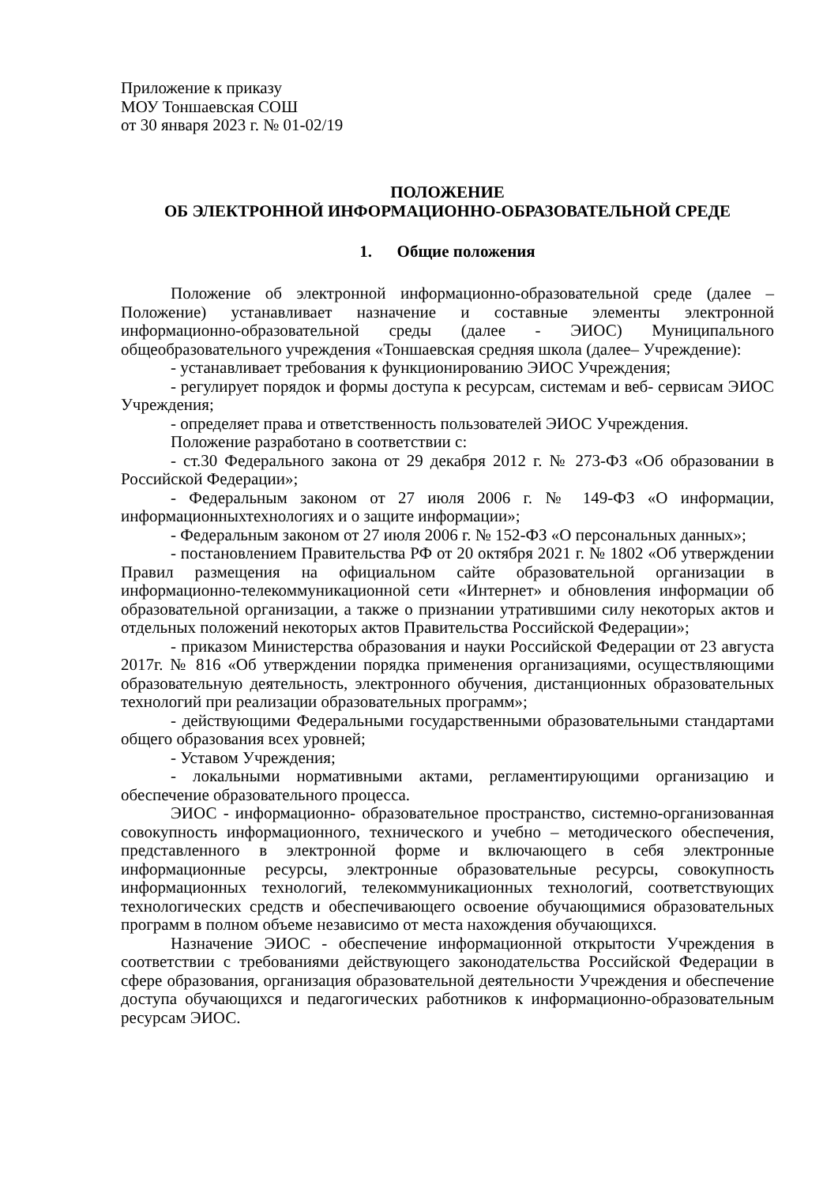Приложение к приказу
МОУ Тоншаевская СОШ
от 30 января 2023 г. № 01-02/19
ПОЛОЖЕНИЕ
ОБ ЭЛЕКТРОННОЙ ИНФОРМАЦИОННО-ОБРАЗОВАТЕЛЬНОЙ СРЕДЕ
1. Общие положения
Положение об электронной информационно-образовательной среде (далее – Положение) устанавливает назначение и составные элементы электронной информационно-образовательной среды (далее - ЭИОС) Муниципального общеобразовательного учреждения «Тоншаевская средняя школа (далее– Учреждение):
- устанавливает требования к функционированию ЭИОС Учреждения;
- регулирует порядок и формы доступа к ресурсам, системам и веб- сервисам ЭИОС Учреждения;
- определяет права и ответственность пользователей ЭИОС Учреждения.
Положение разработано в соответствии с:
- ст.30 Федерального закона от 29 декабря 2012 г. № 273-ФЗ «Об образовании в Российской Федерации»;
- Федеральным законом от 27 июля 2006 г. № 149-ФЗ «О информации, информационныхтехнологиях и о защите информации»;
- Федеральным законом от 27 июля 2006 г. № 152-ФЗ «О персональных данных»;
- постановлением Правительства РФ от 20 октября 2021 г. № 1802 «Об утверждении Правил размещения на официальном сайте образовательной организации в информационно-телекоммуникационной сети «Интернет» и обновления информации об образовательной организации, а также о признании утратившими силу некоторых актов и отдельных положений некоторых актов Правительства Российской Федерации»;
- приказом Министерства образования и науки Российской Федерации от 23 августа 2017г. № 816 «Об утверждении порядка применения организациями, осуществляющими образовательную деятельность, электронного обучения, дистанционных образовательных технологий при реализации образовательных программ»;
- действующими Федеральными государственными образовательными стандартами общего образования всех уровней;
- Уставом Учреждения;
- локальными нормативными актами, регламентирующими организацию и обеспечение образовательного процесса.
ЭИОС - информационно- образовательное пространство, системно-организованная совокупность информационного, технического и учебно – методического обеспечения, представленного в электронной форме и включающего в себя электронные информационные ресурсы, электронные образовательные ресурсы, совокупность информационных технологий, телекоммуникационных технологий, соответствующих технологических средств и обеспечивающего освоение обучающимися образовательных программ в полном объеме независимо от места нахождения обучающихся.
Назначение ЭИОС - обеспечение информационной открытости Учреждения в соответствии с требованиями действующего законодательства Российской Федерации в сфере образования, организация образовательной деятельности Учреждения и обеспечение доступа обучающихся и педагогических работников к информационно-образовательным ресурсам ЭИОС.